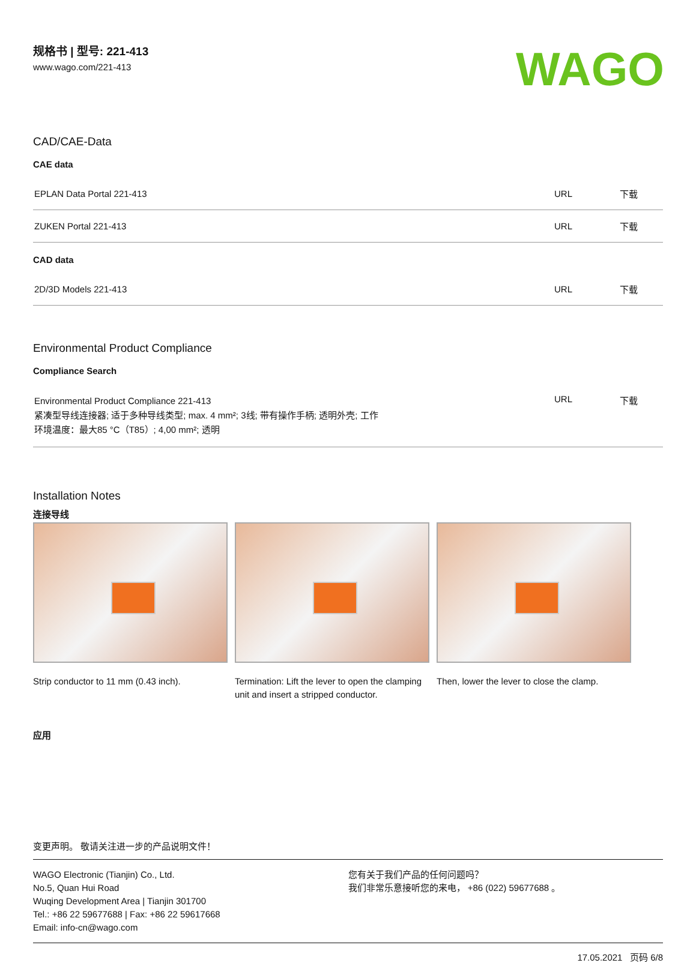规格书 | 型号: 221-413
www.wago.com/221-413
WAGO
CAD/CAE-Data
CAE data
| EPLAN Data Portal 221-413 | URL | 下载 |
| ZUKEN Portal 221-413 | URL | 下载 |
CAD data
| 2D/3D Models 221-413 | URL | 下载 |
Environmental Product Compliance
Compliance Search
| Environmental Product Compliance 221-413 紧凑型导线连接器; 适于多种导线类型; max. 4 mm²; 3线; 带有操作手柄; 透明外壳; 工作 环境温度：最大85 °C（T85）; 4,00 mm²; 透明 | URL | 下载 |
Installation Notes
连接导线
Strip conductor to 11 mm (0.43 inch).
Termination: Lift the lever to open the clamping unit and insert a stripped conductor.
Then, lower the lever to close the clamp.
应用
变更声明。 敬请关注进一步的产品说明文件！
WAGO Electronic (Tianjin) Co., Ltd.
No.5, Quan Hui Road
Wuqing Development Area | Tianjin 301700
Tel.: +86 22 59677688 | Fax: +86 22 59617668
Email: info-cn@wago.com
您有关于我们产品的任何问题吗？
我们非常乐意接听您的来电， +86 (022) 59677688 。
17.05.2021 页码 6/8